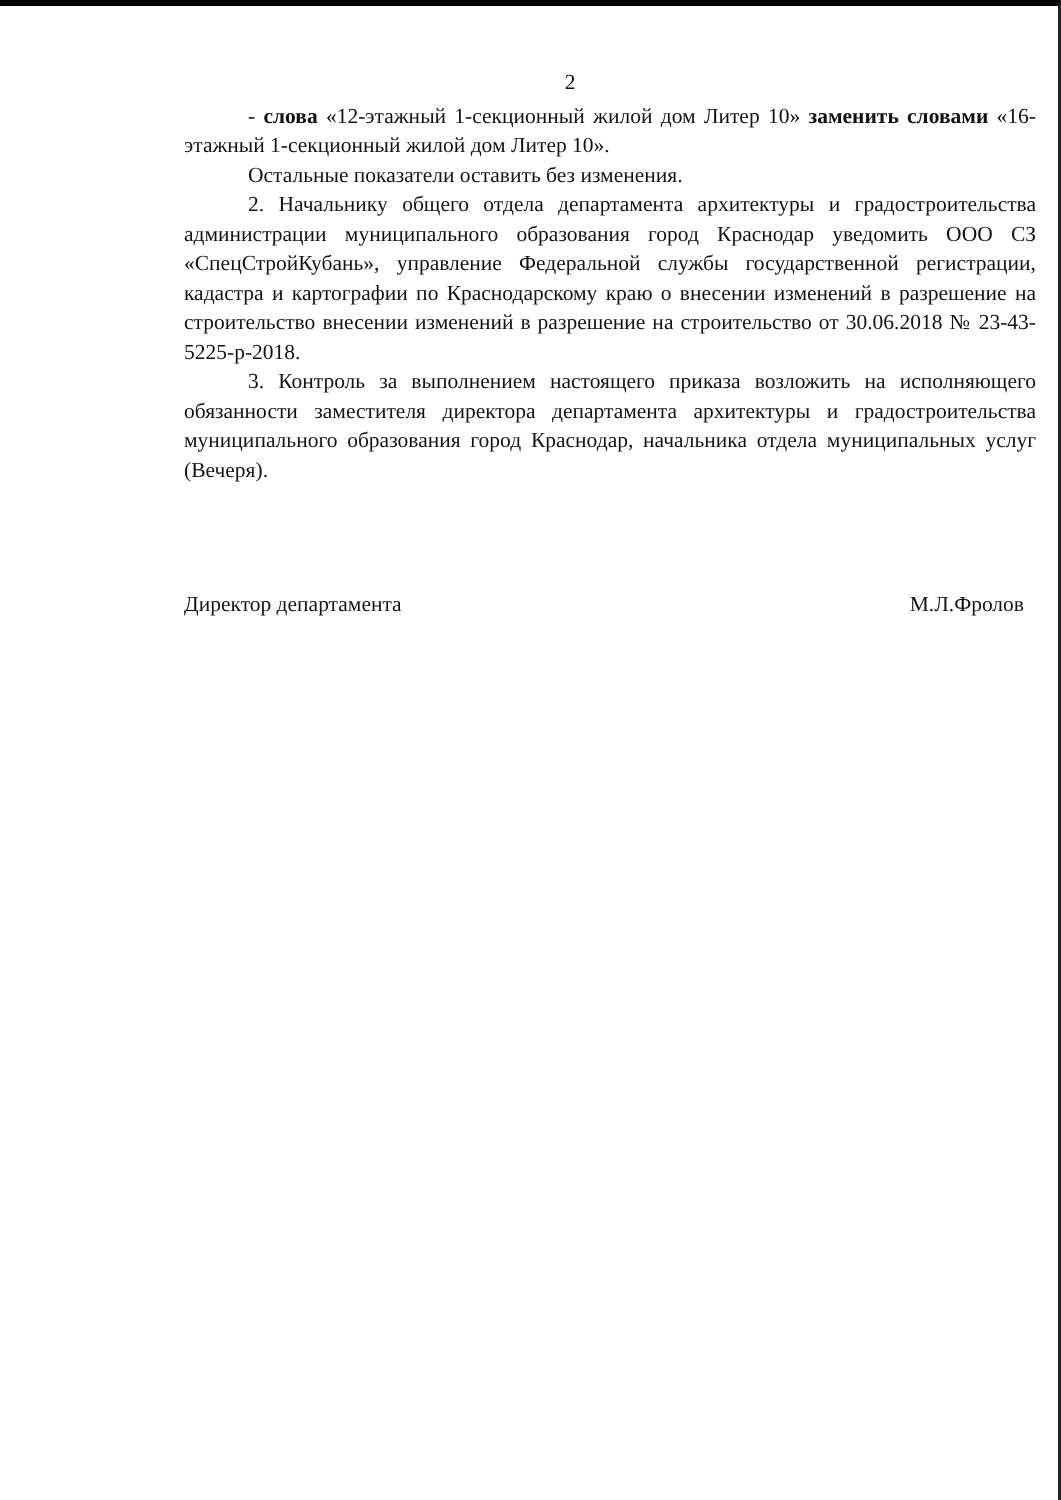2
- слова «12-этажный 1-секционный жилой дом Литер 10» заменить словами «16-этажный 1-секционный жилой дом Литер 10».
Остальные показатели оставить без изменения.
2. Начальнику общего отдела департамента архитектуры и градостроительства администрации муниципального образования город Краснодар уведомить ООО СЗ «СпецСтройКубань», управление Федеральной службы государственной регистрации, кадастра и картографии по Краснодарскому краю о внесении изменений в разрешение на строительство внесении изменений в разрешение на строительство от 30.06.2018 № 23-43-5225-р-2018.
3. Контроль за выполнением настоящего приказа возложить на исполняющего обязанности заместителя директора департамента архитектуры и градостроительства муниципального образования город Краснодар, начальника отдела муниципальных услуг (Вечеря).
Директор департамента М.Л.Фролов